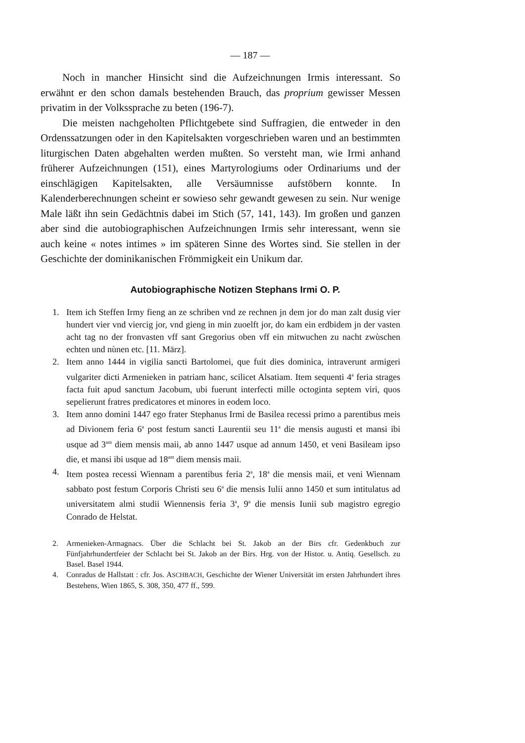— 187 —
Noch in mancher Hinsicht sind die Aufzeichnungen Irmis interessant. So erwähnt er den schon damals bestehenden Brauch, das proprium gewisser Messen privatim in der Volkssprache zu beten (196-7).
Die meisten nachgeholten Pflichtgebete sind Suffragien, die entweder in den Ordenssatzungen oder in den Kapitelsakten vorgeschrieben waren und an bestimmten liturgischen Daten abgehalten werden mußten. So versteht man, wie Irmi anhand früherer Aufzeichnungen (151), eines Martyrologiums oder Ordinariums und der einschlägigen Kapitelsakten, alle Versäumnisse aufstöbern konnte. In Kalenderberechnungen scheint er sowieso sehr gewandt gewesen zu sein. Nur wenige Male läßt ihn sein Gedächtnis dabei im Stich (57, 141, 143). Im großen und ganzen aber sind die autobiographischen Aufzeichnungen Irmis sehr interessant, wenn sie auch keine « notes intimes » im späteren Sinne des Wortes sind. Sie stellen in der Geschichte der dominikanischen Frömmigkeit ein Unikum dar.
Autobiographische Notizen Stephans Irmi O. P.
1. Item ich Steffen Irmy fieng an ze schriben vnd ze rechnen jn dem jor do man zalt dusig vier hundert vier vnd viercig jor, vnd gieng in min zuoelft jor, do kam ein erdbidem jn der vasten acht tag no der fronvasten vff sant Gregorius oben vff ein mitwuchen zu nacht zwùschen echten und nùnen etc. [11. März].
2. Item anno 1444 in vigilia sancti Bartolomei, que fuit dies dominica, intraverunt armigeri vulgariter dicti Armenieken in patriam hanc, scilicet Alsatiam. Item sequenti 4<sup>a</sup> feria strages facta fuit apud sanctum Jacobum, ubi fuerunt interfecti mille octoginta septem viri, quos sepelierunt fratres predicatores et minores in eodem loco.
3. Item anno domini 1447 ego frater Stephanus Irmi de Basilea recessi primo a parentibus meis ad Divionem feria 6<sup>a</sup> post festum sancti Laurentii seu 11<sup>a</sup> die mensis augusti et mansi ibi usque ad 3<sup>am</sup> diem mensis maii, ab anno 1447 usque ad annum 1450, et veni Basileam ipso die, et mansi ibi usque ad 18<sup>am</sup> diem mensis maii.
4. Item postea recessi Wiennam a parentibus feria 2<sup>a</sup>, 18<sup>a</sup> die mensis maii, et veni Wiennam sabbato post festum Corporis Christi seu 6<sup>a</sup> die mensis Iulii anno 1450 et sum intitulatus ad universitatem almi studii Wiennensis feria 3<sup>a</sup>, 9<sup>a</sup> die mensis Iunii sub magistro egregio Conrado de Helstat.
2. Armenieken-Armagnacs. Über die Schlacht bei St. Jakob an der Birs cfr. Gedenkbuch zur Fünfjahrhundertfeier der Schlacht bei St. Jakob an der Birs. Hrg. von der Histor. u. Antiq. Gesellsch. zu Basel. Basel 1944.
4. Conradus de Hallstatt : cfr. Jos. ASCHBACH, Geschichte der Wiener Universität im ersten Jahrhundert ihres Bestehens, Wien 1865, S. 308, 350, 477 ff., 599.